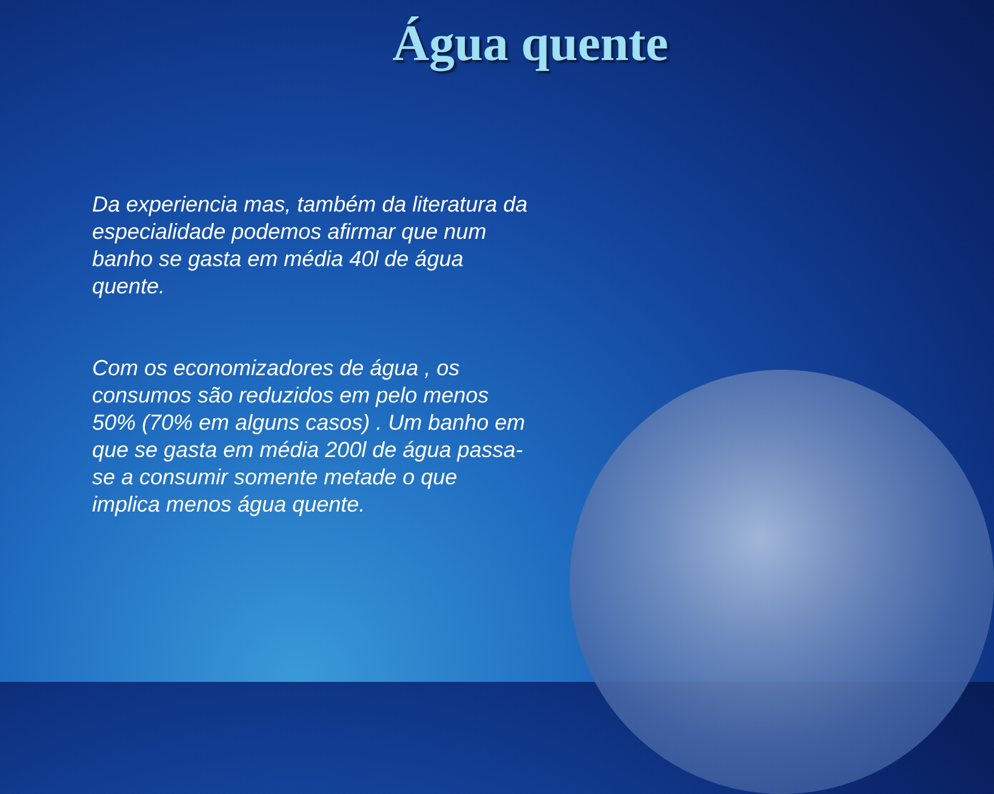Água quente
Da experiencia mas, também da literatura da especialidade podemos afirmar que num banho se gasta em média 40l de água quente.
Com os economizadores de água , os consumos são reduzidos em pelo menos 50% (70% em alguns casos) . Um banho em que se gasta em média 200l de água passa-se a consumir somente metade o que implica menos água quente.